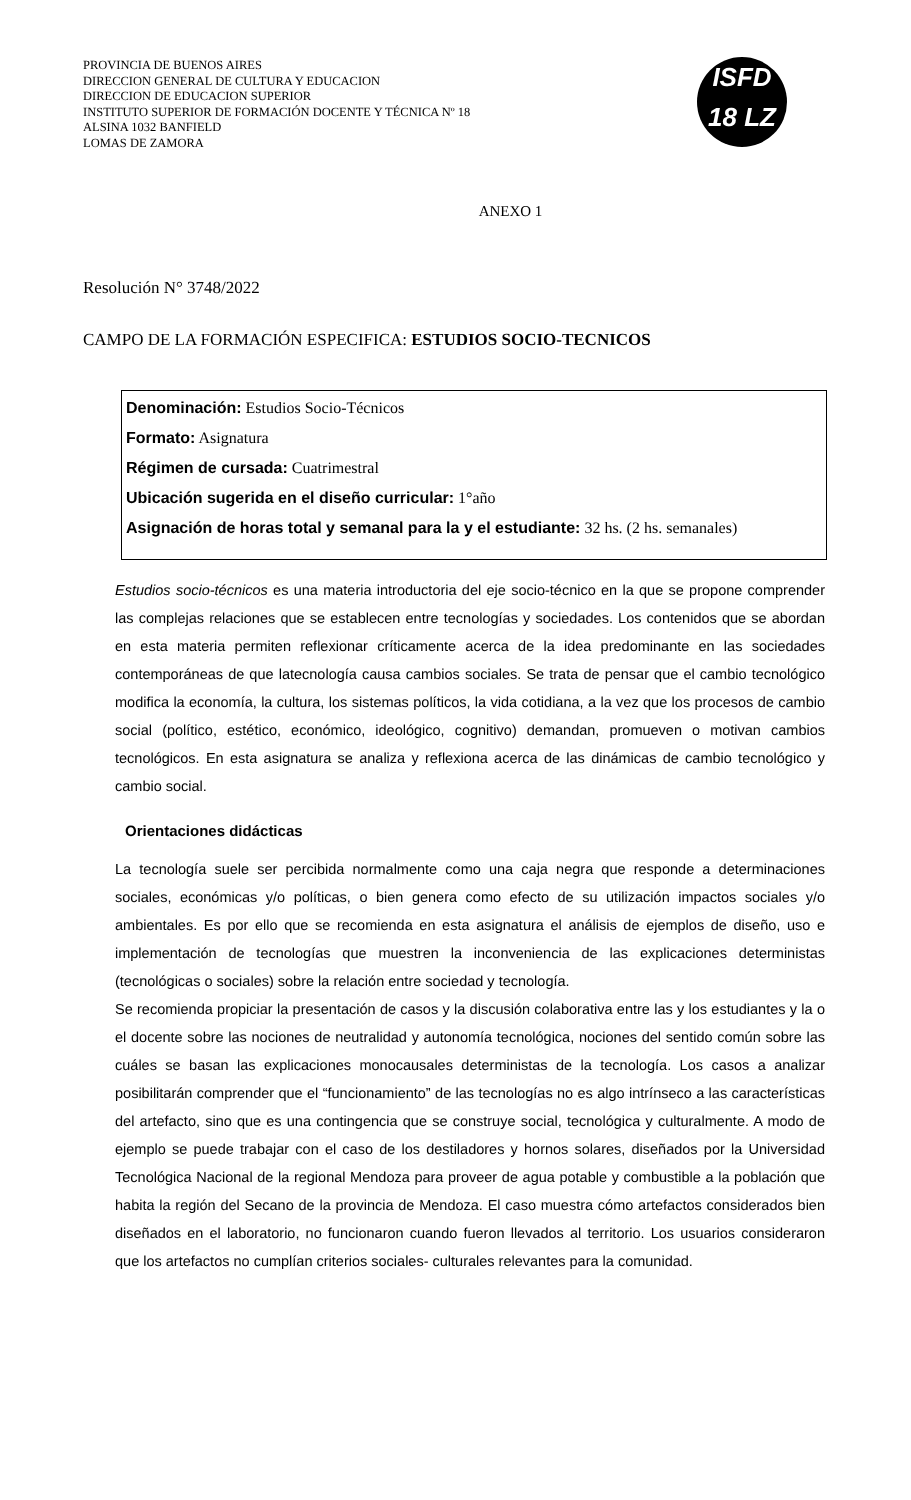PROVINCIA DE BUENOS AIRES
DIRECCION GENERAL DE CULTURA Y EDUCACION
DIRECCION DE EDUCACION SUPERIOR
INSTITUTO SUPERIOR DE FORMACIÓN DOCENTE Y TÉCNICA Nº 18
ALSINA 1032 BANFIELD
LOMAS DE ZAMORA
ISFD
18 LZ
ANEXO 1
Resolución N° 3748/2022
CAMPO DE LA FORMACIÓN ESPECIFICA: ESTUDIOS SOCIO-TECNICOS
Denominación: Estudios Socio-Técnicos
Formato: Asignatura
Régimen de cursada: Cuatrimestral
Ubicación sugerida en el diseño curricular: 1°año
Asignación de horas total y semanal para la y el estudiante: 32 hs. (2 hs. semanales)
Estudios socio-técnicos es una materia introductoria del eje socio-técnico en la que se propone comprender las complejas relaciones que se establecen entre tecnologías y sociedades. Los contenidos que se abordan en esta materia permiten reflexionar críticamente acerca de la idea predominante en las sociedades contemporáneas de que latecnología causa cambios sociales. Se trata de pensar que el cambio tecnológico modifica la economía, la cultura, los sistemas políticos, la vida cotidiana, a la vez que los procesos de cambio social (político, estético, económico, ideológico, cognitivo) demandan, promueven o motivan cambios tecnológicos. En esta asignatura se analiza y reflexiona acerca de las dinámicas de cambio tecnológico y cambio social.
Orientaciones didácticas
La tecnología suele ser percibida normalmente como una caja negra que responde a determinaciones sociales, económicas y/o políticas, o bien genera como efecto de su utilización impactos sociales y/o ambientales. Es por ello que se recomienda en esta asignatura el análisis de ejemplos de diseño, uso e implementación de tecnologías que muestren la inconveniencia de las explicaciones deterministas (tecnológicas o sociales) sobre la relación entre sociedad y tecnología.
Se recomienda propiciar la presentación de casos y la discusión colaborativa entre las y los estudiantes y la o el docente sobre las nociones de neutralidad y autonomía tecnológica, nociones del sentido común sobre las cuáles se basan las explicaciones monocausales deterministas de la tecnología. Los casos a analizar posibilitarán comprender que el “funcionamiento” de las tecnologías no es algo intrínseco a las características del artefacto, sino que es una contingencia que se construye social, tecnológica y culturalmente. A modo de ejemplo se puede trabajar con el caso de los destiladores y hornos solares, diseñados por la Universidad Tecnológica Nacional de la regional Mendoza para proveer de agua potable y combustible a la población que habita la región del Secano de la provincia de Mendoza. El caso muestra cómo artefactos considerados bien diseñados en el laboratorio, no funcionaron cuando fueron llevados al territorio. Los usuarios consideraron que los artefactos no cumplían criterios sociales- culturales relevantes para la comunidad.